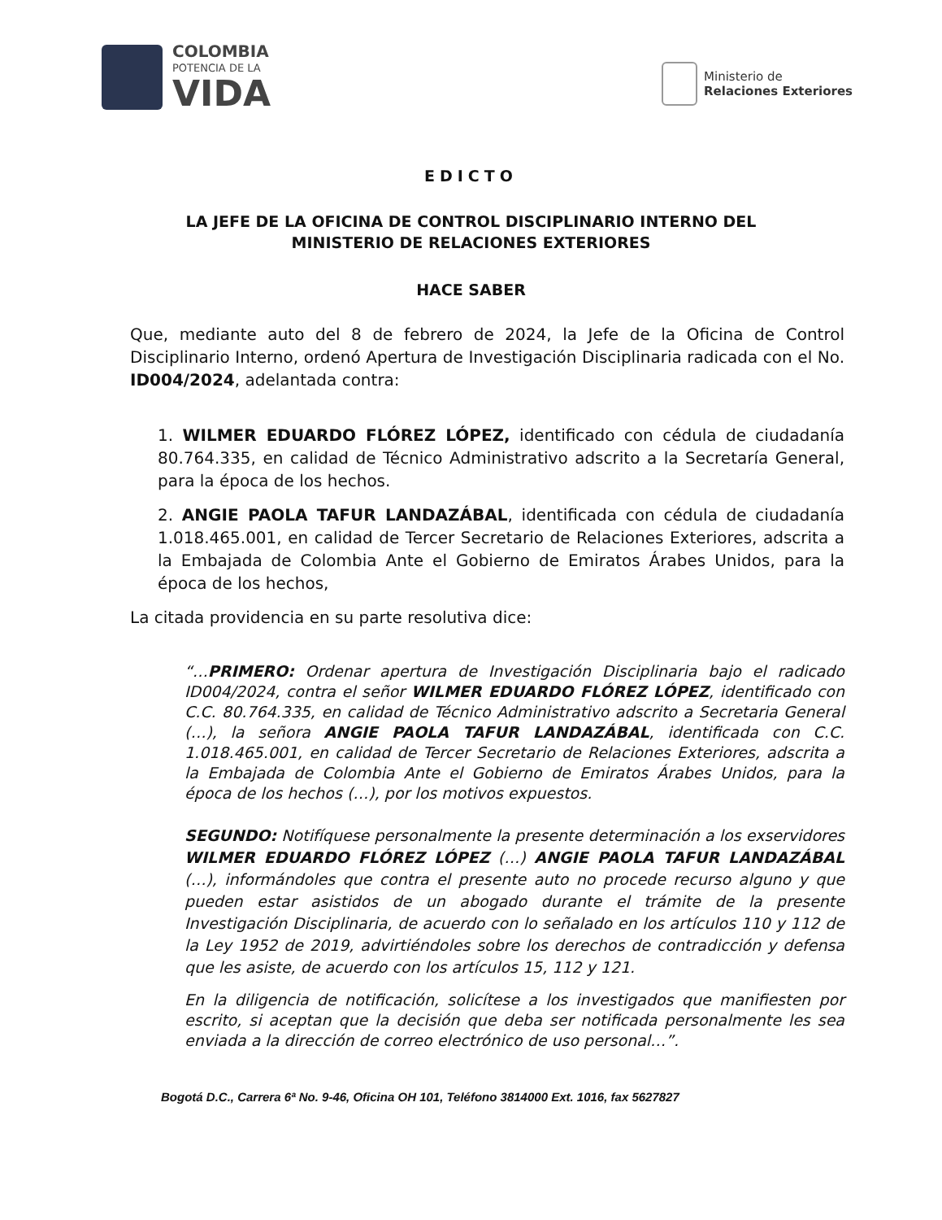COLOMBIA
POTENCIA DE LA
VIDA
Ministerio de
Relaciones Exteriores
EDICTO
LA JEFE DE LA OFICINA DE CONTROL DISCIPLINARIO INTERNO DEL
MINISTERIO DE RELACIONES EXTERIORES
HACE SABER
Que, mediante auto del 8 de febrero de 2024, la Jefe de la Oficina de Control Disciplinario Interno, ordenó Apertura de Investigación Disciplinaria radicada con el No. ID004/2024, adelantada contra:
1. WILMER EDUARDO FLÓREZ LÓPEZ, identificado con cédula de ciudadanía 80.764.335, en calidad de Técnico Administrativo adscrito a la Secretaría General, para la época de los hechos.
2. ANGIE PAOLA TAFUR LANDAZÁBAL, identificada con cédula de ciudadanía 1.018.465.001, en calidad de Tercer Secretario de Relaciones Exteriores, adscrita a la Embajada de Colombia Ante el Gobierno de Emiratos Árabes Unidos, para la época de los hechos,
La citada providencia en su parte resolutiva dice:
“…PRIMERO: Ordenar apertura de Investigación Disciplinaria bajo el radicado ID004/2024, contra el señor WILMER EDUARDO FLÓREZ LÓPEZ, identificado con C.C. 80.764.335, en calidad de Técnico Administrativo adscrito a Secretaria General (…), la señora ANGIE PAOLA TAFUR LANDAZÁBAL, identificada con C.C. 1.018.465.001, en calidad de Tercer Secretario de Relaciones Exteriores, adscrita a la Embajada de Colombia Ante el Gobierno de Emiratos Árabes Unidos, para la época de los hechos (…), por los motivos expuestos.
SEGUNDO: Notifíquese personalmente la presente determinación a los exservidores WILMER EDUARDO FLÓREZ LÓPEZ (…) ANGIE PAOLA TAFUR LANDAZÁBAL (…), informándoles que contra el presente auto no procede recurso alguno y que pueden estar asistidos de un abogado durante el trámite de la presente Investigación Disciplinaria, de acuerdo con lo señalado en los artículos 110 y 112 de la Ley 1952 de 2019, advirtiéndoles sobre los derechos de contradicción y defensa que les asiste, de acuerdo con los artículos 15, 112 y 121.
En la diligencia de notificación, solicítese a los investigados que manifiesten por escrito, si aceptan que la decisión que deba ser notificada personalmente les sea enviada a la dirección de correo electrónico de uso personal…”.
Bogotá D.C., Carrera 6ª No. 9-46, Oficina OH 101, Teléfono 3814000 Ext. 1016, fax 5627827